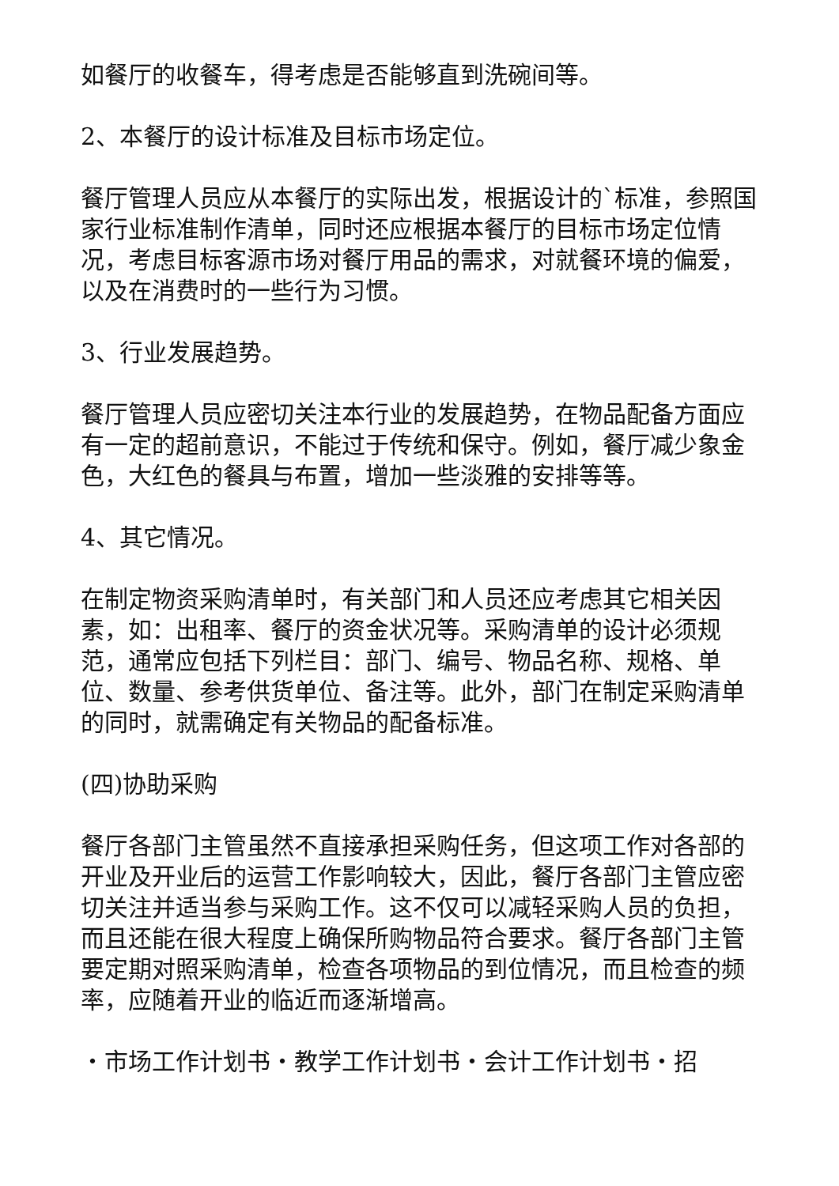如餐厅的收餐车，得考虑是否能够直到洗碗间等。
2、本餐厅的设计标准及目标市场定位。
餐厅管理人员应从本餐厅的实际出发，根据设计的`标准，参照国家行业标准制作清单，同时还应根据本餐厅的目标市场定位情况，考虑目标客源市场对餐厅用品的需求，对就餐环境的偏爱，以及在消费时的一些行为习惯。
3、行业发展趋势。
餐厅管理人员应密切关注本行业的发展趋势，在物品配备方面应有一定的超前意识，不能过于传统和保守。例如，餐厅减少象金色，大红色的餐具与布置，增加一些淡雅的安排等等。
4、其它情况。
在制定物资采购清单时，有关部门和人员还应考虑其它相关因素，如：出租率、餐厅的资金状况等。采购清单的设计必须规范，通常应包括下列栏目：部门、编号、物品名称、规格、单位、数量、参考供货单位、备注等。此外，部门在制定采购清单的同时，就需确定有关物品的配备标准。
(四)协助采购
餐厅各部门主管虽然不直接承担采购任务，但这项工作对各部的开业及开业后的运营工作影响较大，因此，餐厅各部门主管应密切关注并适当参与采购工作。这不仅可以减轻采购人员的负担，而且还能在很大程度上确保所购物品符合要求。餐厅各部门主管要定期对照采购清单，检查各项物品的到位情况，而且检查的频率，应随着开业的临近而逐渐增高。
・市场工作计划书・教学工作计划书・会计工作计划书・招